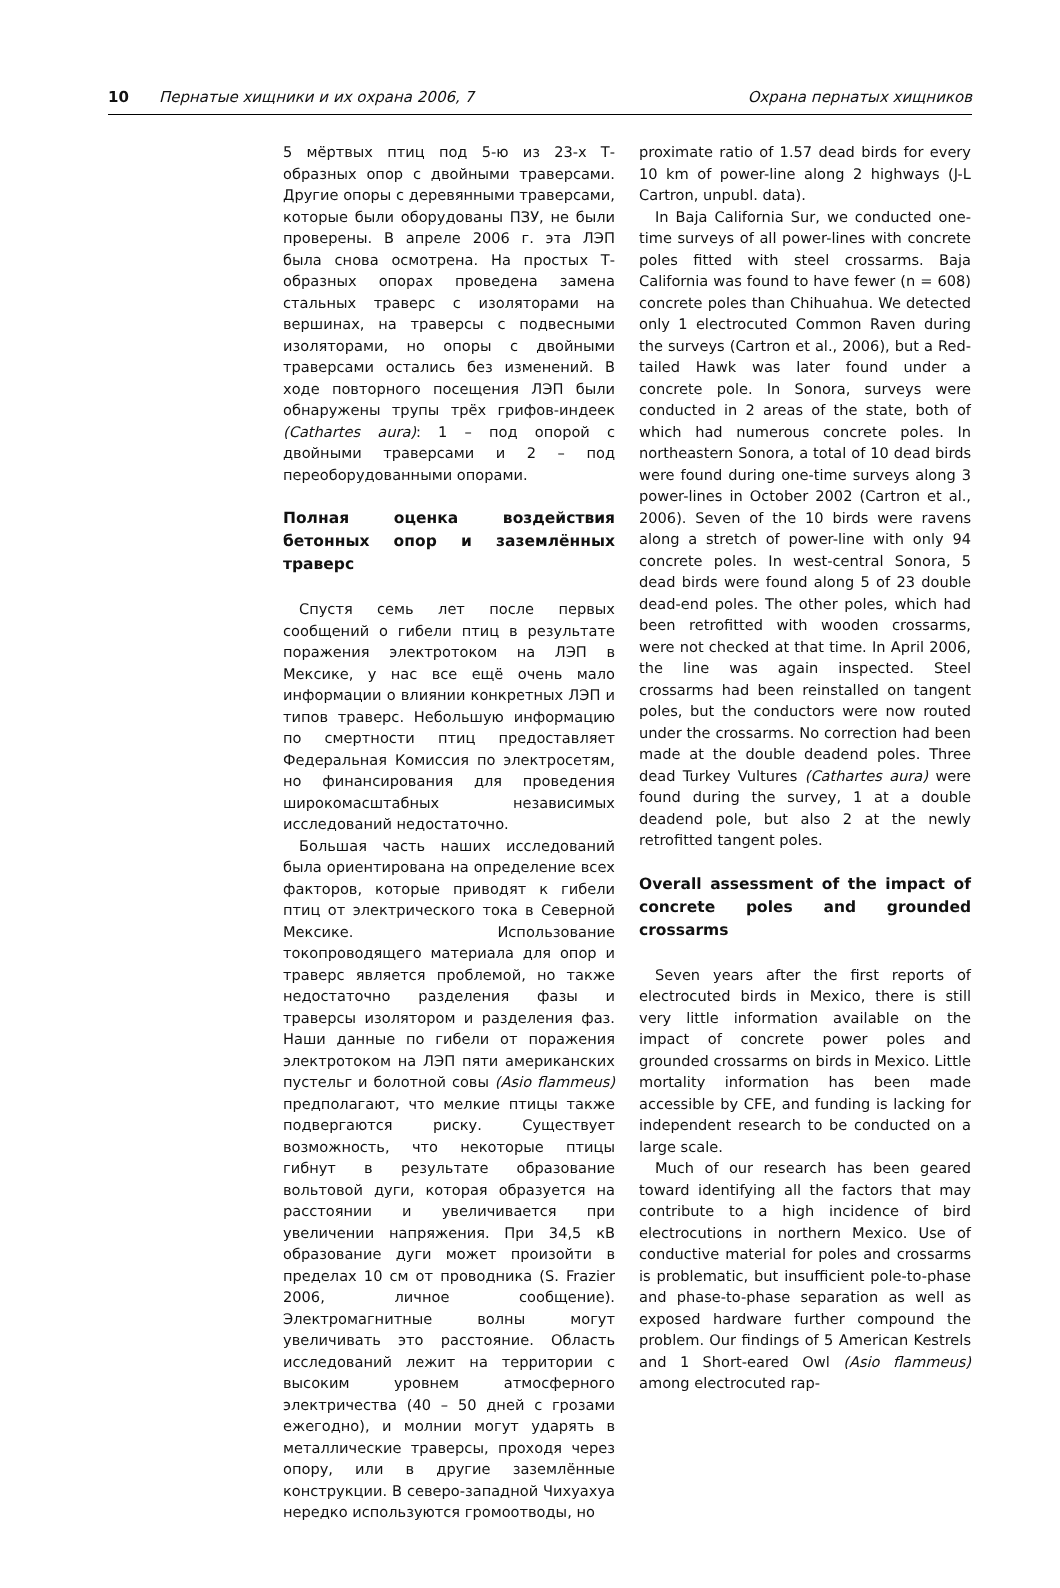10 Пернатые хищники и их охрана 2006, 7 Охрана пернатых хищников
5 мёртвых птиц под 5-ю из 23-х Т-образных опор с двойными траверсами. Другие опоры с деревянными траверсами, которые были оборудованы ПЗУ, не были проверены. В апреле 2006 г. эта ЛЭП была снова осмотрена. На простых Т-образных опорах проведена замена стальных траверс с изоляторами на вершинах, на траверсы с подвесными изоляторами, но опоры с двойными траверсами остались без изменений. В ходе повторного посещения ЛЭП были обнаружены трупы трёх грифов-индеек (Cathartes aura): 1 – под опорой с двойными траверсами и 2 – под переоборудованными опорами.
Полная оценка воздействия бетонных опор и заземлённых траверс
Спустя семь лет после первых сообщений о гибели птиц в результате поражения электротоком на ЛЭП в Мексике, у нас все ещё очень мало информации о влиянии конкретных ЛЭП и типов траверс. Небольшую информацию по смертности птиц предоставляет Федеральная Комиссия по электросетям, но финансирования для проведения широкомасштабных независимых исследований недостаточно.
Большая часть наших исследований была ориентирована на определение всех факторов, которые приводят к гибели птиц от электрического тока в Северной Мексике. Использование токопроводящего материала для опор и траверс является проблемой, но также недостаточно разделения фазы и траверсы изолятором и разделения фаз. Наши данные по гибели от поражения электротоком на ЛЭП пяти американских пустельг и болотной совы (Asio flammeus) предполагают, что мелкие птицы также подвергаются риску. Существует возможность, что некоторые птицы гибнут в результате образование вольтовой дуги, которая образуется на расстоянии и увеличивается при увеличении напряжения. При 34,5 кВ образование дуги может произойти в пределах 10 см от проводника (S. Frazier 2006, личное сообщение). Электромагнитные волны могут увеличивать это расстояние. Область исследований лежит на территории с высоким уровнем атмосферного электричества (40 – 50 дней с грозами ежегодно), и молнии могут ударять в металлические траверсы, проходя через опору, или в другие заземлённые конструкции. В северо-западной Чихуахуа нередко используются громоотводы, но
proximate ratio of 1.57 dead birds for every 10 km of power-line along 2 highways (J-L Cartron, unpubl. data).
In Baja California Sur, we conducted one-time surveys of all power-lines with concrete poles fitted with steel crossarms. Baja California was found to have fewer (n = 608) concrete poles than Chihuahua. We detected only 1 electrocuted Common Raven during the surveys (Cartron et al., 2006), but a Red-tailed Hawk was later found under a concrete pole. In Sonora, surveys were conducted in 2 areas of the state, both of which had numerous concrete poles. In northeastern Sonora, a total of 10 dead birds were found during one-time surveys along 3 power-lines in October 2002 (Cartron et al., 2006). Seven of the 10 birds were ravens along a stretch of power-line with only 94 concrete poles. In west-central Sonora, 5 dead birds were found along 5 of 23 double dead-end poles. The other poles, which had been retrofitted with wooden crossarms, were not checked at that time. In April 2006, the line was again inspected. Steel crossarms had been reinstalled on tangent poles, but the conductors were now routed under the crossarms. No correction had been made at the double deadend poles. Three dead Turkey Vultures (Cathartes aura) were found during the survey, 1 at a double deadend pole, but also 2 at the newly retrofitted tangent poles.
Overall assessment of the impact of concrete poles and grounded crossarms
Seven years after the first reports of electrocuted birds in Mexico, there is still very little information available on the impact of concrete power poles and grounded crossarms on birds in Mexico. Little mortality information has been made accessible by CFE, and funding is lacking for independent research to be conducted on a large scale.
Much of our research has been geared toward identifying all the factors that may contribute to a high incidence of bird electrocutions in northern Mexico. Use of conductive material for poles and crossarms is problematic, but insufficient pole-to-phase and phase-to-phase separation as well as exposed hardware further compound the problem. Our findings of 5 American Kestrels and 1 Short-eared Owl (Asio flammeus) among electrocuted rap-